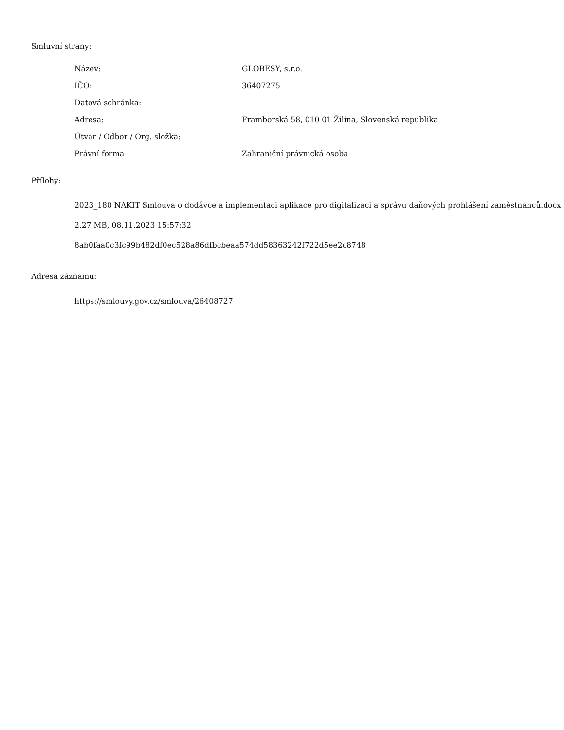Smluvní strany:
| Název: | GLOBESY, s.r.o. |
| IČO: | 36407275 |
| Datová schránka: | |
| Adresa: | Framborská 58, 010 01 Žilina, Slovenská republika |
| Útvar / Odbor / Org. složka: | |
| Právní forma | Zahraniční právnická osoba |
Přílohy:
2023_180 NAKIT Smlouva o dodávce a implementaci aplikace pro digitalizaci a správu daňových prohlášení zaměstnanců.docx
2.27 MB, 08.11.2023 15:57:32
8ab0faa0c3fc99b482df0ec528a86dfbcbeaa574dd58363242f722d5ee2c8748
Adresa záznamu:
https://smlouvy.gov.cz/smlouva/26408727